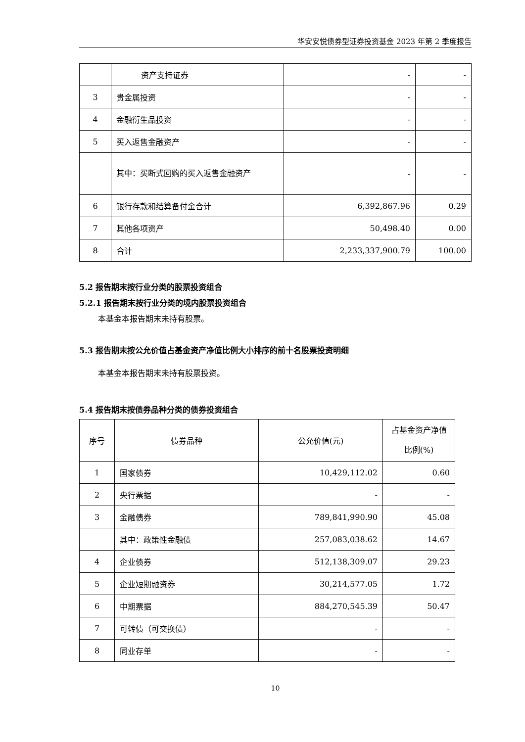华安安悦债券型证券投资基金 2023 年第 2 季度报告
| | 资产支持证券 | - | - |
| 3 | 贵金属投资 | - | - |
| 4 | 金融衍生品投资 | - | - |
| 5 | 买入返售金融资产 | - | - |
| | 其中：买断式回购的买入返售金融资产 | - | - |
| 6 | 银行存款和结算备付金合计 | 6,392,867.96 | 0.29 |
| 7 | 其他各项资产 | 50,498.40 | 0.00 |
| 8 | 合计 | 2,233,337,900.79 | 100.00 |
5.2 报告期末按行业分类的股票投资组合
5.2.1 报告期末按行业分类的境内股票投资组合
本基金本报告期末未持有股票。
5.3 报告期末按公允价值占基金资产净值比例大小排序的前十名股票投资明细
本基金本报告期末未持有股票投资。
5.4 报告期末按债券品种分类的债券投资组合
| 序号 | 债券品种 | 公允价值(元) | 占基金资产净值比例(%) |
| --- | --- | --- | --- |
| 1 | 国家债券 | 10,429,112.02 | 0.60 |
| 2 | 央行票据 | - | - |
| 3 | 金融债券 | 789,841,990.90 | 45.08 |
| | 其中：政策性金融债 | 257,083,038.62 | 14.67 |
| 4 | 企业债券 | 512,138,309.07 | 29.23 |
| 5 | 企业短期融资券 | 30,214,577.05 | 1.72 |
| 6 | 中期票据 | 884,270,545.39 | 50.47 |
| 7 | 可转债（可交换债） | - | - |
| 8 | 同业存单 | - | - |
10